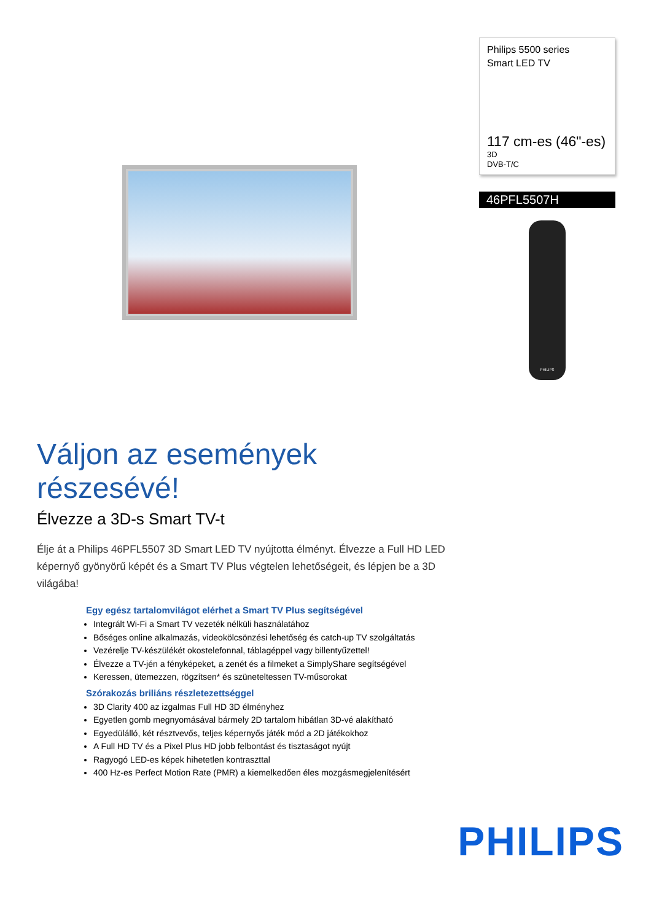Philips 5500 series
Smart LED TV
117 cm-es (46"-es)
3D
DVB-T/C
46PFL5507H
PHILIPS
Váljon az események részesévé!
Élvezze a 3D-s Smart TV-t
Élje át a Philips 46PFL5507 3D Smart LED TV nyújtotta élményt. Élvezze a Full HD LED képernyő gyönyörű képét és a Smart TV Plus végtelen lehetőségeit, és lépjen be a 3D világába!
Egy egész tartalomvilágot elérhet a Smart TV Plus segítségével
Integrált Wi-Fi a Smart TV vezeték nélküli használatához
Bőséges online alkalmazás, videokölcsönzési lehetőség és catch-up TV szolgáltatás
Vezérelje TV-készülékét okostelefonnal, táblagéppel vagy billentyűzettel!
Élvezze a TV-jén a fényképeket, a zenét és a filmeket a SimplyShare segítségével
Keressen, ütemezzen, rögzítsen* és szüneteltessen TV-műsorokat
Szórakozás briliáns részletezettséggel
3D Clarity 400 az izgalmas Full HD 3D élményhez
Egyetlen gomb megnyomásával bármely 2D tartalom hibátlan 3D-vé alakítható
Egyedülálló, két résztvevős, teljes képernyős játék mód a 2D játékokhoz
A Full HD TV és a Pixel Plus HD jobb felbontást és tisztaságot nyújt
Ragyogó LED-es képek hihetetlen kontraszttal
400 Hz-es Perfect Motion Rate (PMR) a kiemelkedően éles mozgásmegjelenítésért
PHILIPS